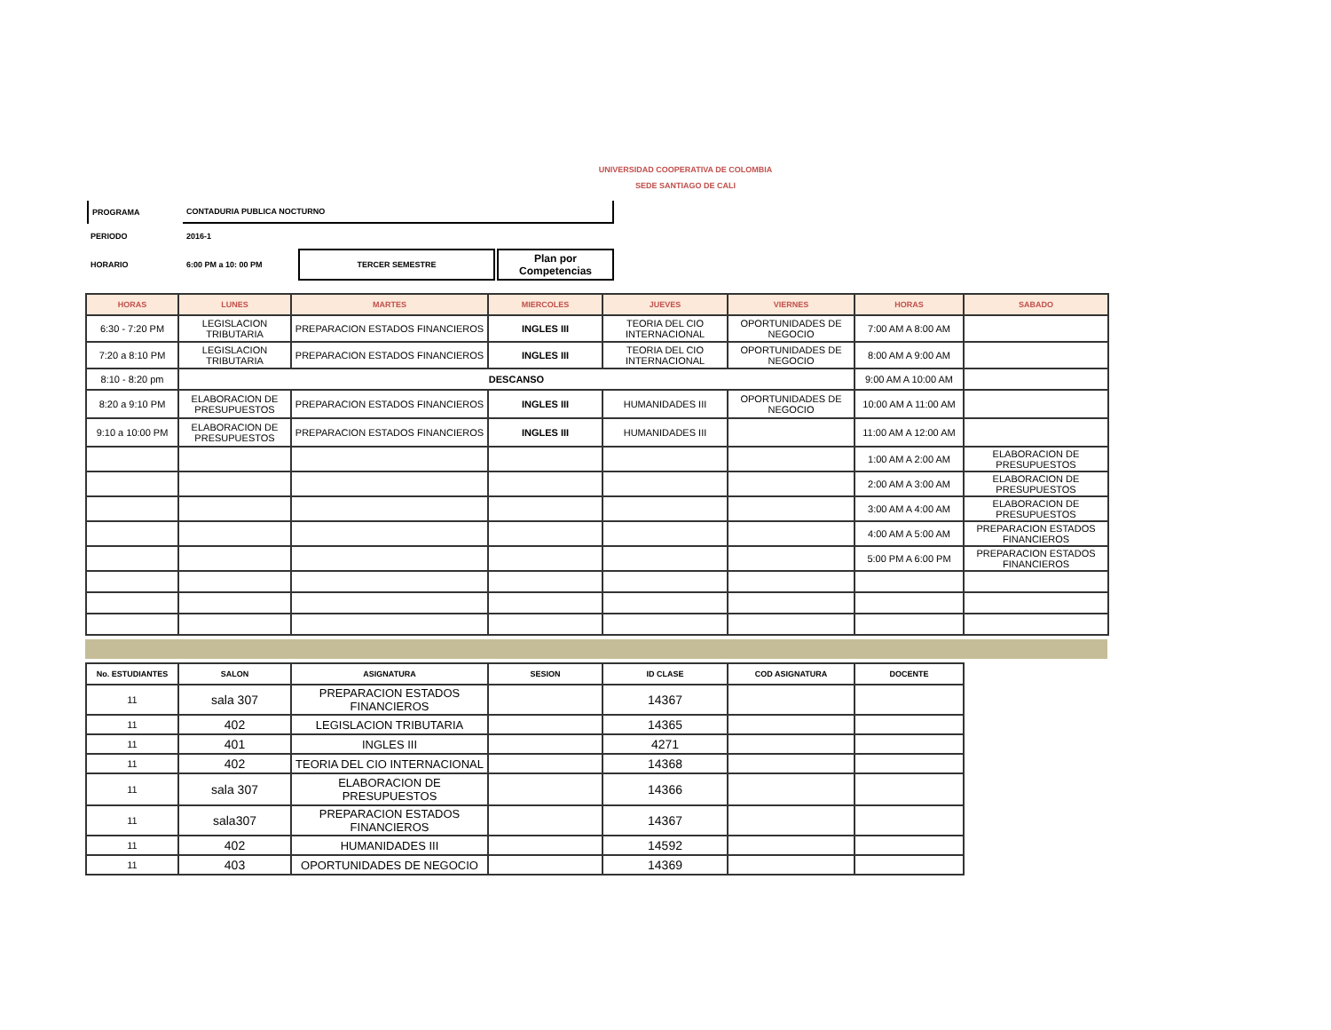UNIVERSIDAD COOPERATIVA DE COLOMBIA
SEDE SANTIAGO DE CALI
| PROGRAMA | CONTADURIA PUBLICA NOCTURNO | | |
| PERIODO | 2016-1 | | |
| HORARIO | 6:00 PM a 10: 00 PM | TERCER SEMESTRE | Plan por Competencias |
| HORAS | LUNES | MARTES | MIERCOLES | JUEVES | VIERNES | HORAS | SABADO |
| --- | --- | --- | --- | --- | --- | --- | --- |
| 6:30 - 7:20 PM | LEGISLACION TRIBUTARIA | PREPARACION ESTADOS FINANCIEROS | INGLES III | TEORIA DEL CIO INTERNACIONAL | OPORTUNIDADES DE NEGOCIO | 7:00 AM A 8:00 AM | |
| 7:20 a 8:10 PM | LEGISLACION TRIBUTARIA | PREPARACION ESTADOS FINANCIEROS | INGLES III | TEORIA DEL CIO INTERNACIONAL | OPORTUNIDADES DE NEGOCIO | 8:00 AM A 9:00 AM | |
| 8:10 - 8:20 pm | DESCANSO | | | | | 9:00 AM A 10:00 AM | |
| 8:20 a 9:10 PM | ELABORACION DE PRESUPUESTOS | PREPARACION ESTADOS FINANCIEROS | INGLES III | HUMANIDADES III | OPORTUNIDADES DE NEGOCIO | 10:00 AM A 11:00 AM | |
| 9:10 a 10:00 PM | ELABORACION DE PRESUPUESTOS | PREPARACION ESTADOS FINANCIEROS | INGLES III | HUMANIDADES III | | 11:00 AM A 12:00 AM | |
| | | | | | | 1:00 AM A 2:00 AM | ELABORACION DE PRESUPUESTOS |
| | | | | | | 2:00 AM A 3:00 AM | ELABORACION DE PRESUPUESTOS |
| | | | | | | 3:00 AM A 4:00 AM | ELABORACION DE PRESUPUESTOS |
| | | | | | | 4:00 AM A 5:00 AM | PREPARACION ESTADOS FINANCIEROS |
| | | | | | | 5:00 PM A 6:00 PM | PREPARACION ESTADOS FINANCIEROS |
| No. ESTUDIANTES | SALON | ASIGNATURA | SESION | ID CLASE | COD ASIGNATURA | DOCENTE |
| --- | --- | --- | --- | --- | --- | --- |
| 11 | sala 307 | PREPARACION ESTADOS FINANCIEROS | | 14367 | | |
| 11 | 402 | LEGISLACION TRIBUTARIA | | 14365 | | |
| 11 | 401 | INGLES III | | 4271 | | |
| 11 | 402 | TEORIA DEL CIO INTERNACIONAL | | 14368 | | |
| 11 | sala 307 | ELABORACION DE PRESUPUESTOS | | 14366 | | |
| 11 | sala307 | PREPARACION ESTADOS FINANCIEROS | | 14367 | | |
| 11 | 402 | HUMANIDADES III | | 14592 | | |
| 11 | 403 | OPORTUNIDADES DE NEGOCIO | | 14369 | | |